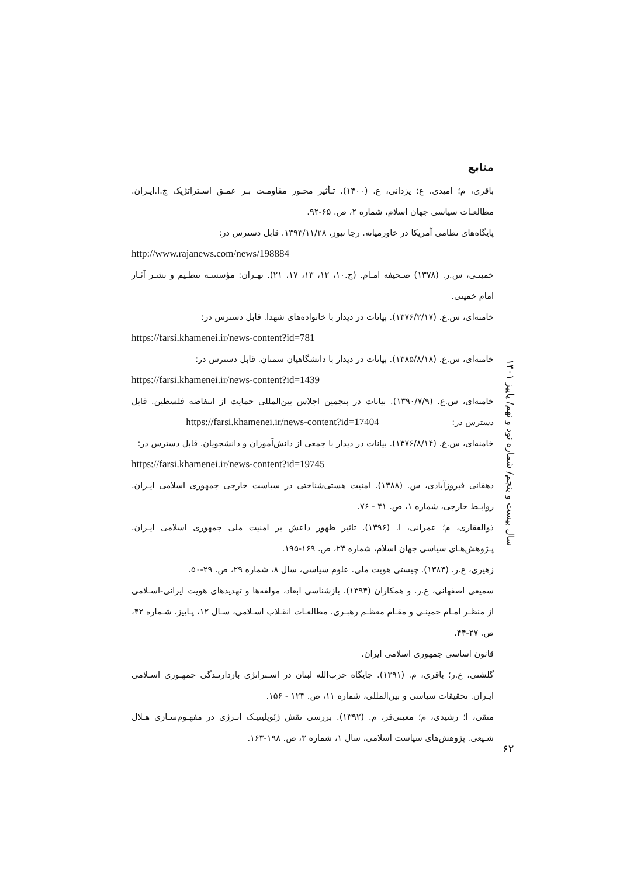منابع
باقری، م؛ امیدی، ع؛ یزدانی، ع. (۱۴۰۰). تـأثیر محـور مقاومـت بـر عمـق اسـتراتژیک ج.ا.ایـران. مطالعـات سیاسی جهان اسلام، شماره ۲، ص. ۶۵-۹۲.
پایگاه‌های نظامی آمریکا در خاورمیانه. رجا نیوز، ۱۳۹۳/۱۱/۲۸. قابل دسترس در:
http://www.rajanews.com/news/198884
خمینـی، س.ر. (۱۳۷۸) صـحیفه امـام. (ج.۱۰، ۱۲، ۱۳، ۱۷، ۲۱). تهـران: مؤسسـه تنظـیم و نشـر آثـار امام خمینی.
خامنه‌ای، س.ع. (۱۳۷۶/۲/۱۷). بیانات در دیدار با خانواده‌های شهدا. قابل دسترس در:
https://farsi.khamenei.ir/news-content?id=781
خامنه‌ای، س.ع. (۱۳۸۵/۸/۱۸). بیانات در دیدار با دانشگاهیان سمنان. قابل دسترس در:
https://farsi.khamenei.ir/news-content?id=1439
خامنه‌ای، س.ع. (۱۳۹۰/۷/۹). بیانات در پنجمین اجلاس بین‌المللی حمایت از انتفاضه فلسطین. قابل دسترس در: https://farsi.khamenei.ir/news-content?id=17404
خامنه‌ای، س.ع. (۱۳۷۶/۸/۱۴). بیانات در دیدار با جمعی از دانش‌آموزان و دانشجویان. قابل دسترس در:
https://farsi.khamenei.ir/news-content?id=19745
دهقانی فیروزآبادی، س. (۱۳۸۸). امنیت هستی‌شناختی در سیاست خارجی جمهوری اسلامی ایـران. روابـط خارجی، شماره ۱، ص. ۴۱ - ۷۶.
ذوالفقاری، م؛ عمرانی، ا. (۱۳۹۶). تاثیر ظهور داعش بر امنیت ملی جمهوری اسلامی ایـران. پـژوهش‌هـای سیاسی جهان اسلام، شماره ۲۳، ص. ۱۶۹-۱۹۵.
زهیری، ع.ر. (۱۳۸۴). چیستی هویت ملی. علوم سیاسی، سال ۸، شماره ۲۹، ص. ۲۹-۵۰.
سمیعی اصفهانی، ع.ر. و همکاران (۱۳۹۴). بازشناسی ابعاد، مولفه‌ها و تهدیدهای هویت ایرانی-اسـلامی از منظـر امـام خمینـی و مقـام معظـم رهبـری. مطالعـات انقـلاب اسـلامی، سـال ۱۲، پـاییز، شـماره ۴۲، ص. ۲۷-۴۴.
قانون اساسی جمهوری اسلامی ایران.
گلشنی، ع.ر؛ باقری، م. (۱۳۹۱). جایگاه حزب‌الله لبنان در اسـتراتژی بازدارنـدگی جمهـوری اسـلامی ایـران. تحقیقات سیاسی و بین‌المللی، شماره ۱۱، ص. ۱۲۳ - ۱۵۶.
متقی، ا؛ رشیدی، م؛ معینی‌فر، م. (۱۳۹۲). بررسی نقش ژئوپلیتیـک انـرژی در مفهـوم‌سـازی هـلال شـیعی. پژوهش‌های سیاست اسلامی، سال ۱، شماره ۳، ص. ۱۹۸-۱۶۳.
سال بیست و پنجم/ شماره نود و نهم/ پاییز ۱۴۰۱
۶۲